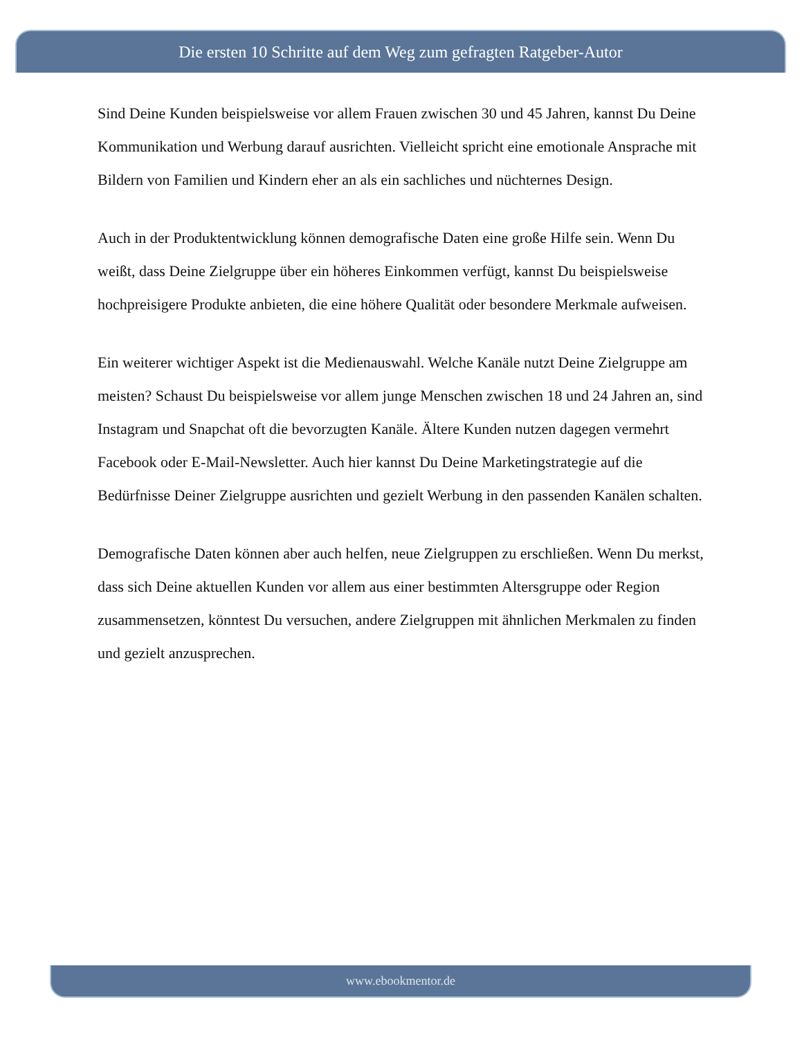Die ersten 10 Schritte auf dem Weg zum gefragten Ratgeber-Autor
Sind Deine Kunden beispielsweise vor allem Frauen zwischen 30 und 45 Jahren, kannst Du Deine Kommunikation und Werbung darauf ausrichten. Vielleicht spricht eine emotionale Ansprache mit Bildern von Familien und Kindern eher an als ein sachliches und nüchternes Design.
Auch in der Produktentwicklung können demografische Daten eine große Hilfe sein. Wenn Du weißt, dass Deine Zielgruppe über ein höheres Einkommen verfügt, kannst Du beispielsweise hochpreisigere Produkte anbieten, die eine höhere Qualität oder besondere Merkmale aufweisen.
Ein weiterer wichtiger Aspekt ist die Medienauswahl. Welche Kanäle nutzt Deine Zielgruppe am meisten? Schaust Du beispielsweise vor allem junge Menschen zwischen 18 und 24 Jahren an, sind Instagram und Snapchat oft die bevorzugten Kanäle. Ältere Kunden nutzen dagegen vermehrt Facebook oder E-Mail-Newsletter. Auch hier kannst Du Deine Marketingstrategie auf die Bedürfnisse Deiner Zielgruppe ausrichten und gezielt Werbung in den passenden Kanälen schalten.
Demografische Daten können aber auch helfen, neue Zielgruppen zu erschließen. Wenn Du merkst, dass sich Deine aktuellen Kunden vor allem aus einer bestimmten Altersgruppe oder Region zusammensetzen, könntest Du versuchen, andere Zielgruppen mit ähnlichen Merkmalen zu finden und gezielt anzusprechen.
www.ebookmentor.de